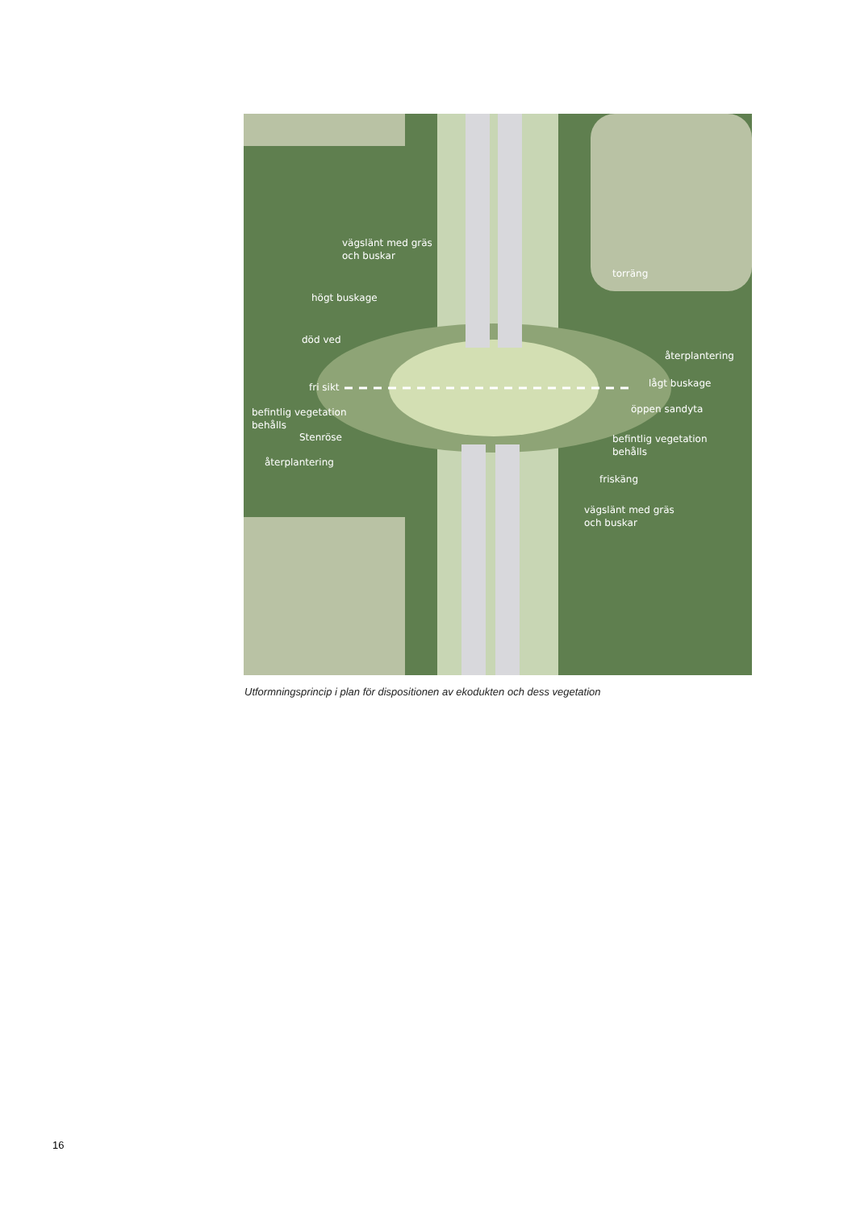vägslänt med gräs
och buskar
högt buskage
död ved
fri sikt
befintlig vegetation
behålls
Stenröse
återplantering
torräng
återplantering
lågt buskage
öppen sandyta
befintlig vegetation
behålls
friskäng
vägslänt med gräs
och buskar
Utformningsprincip i plan för dispositionen av ekodukten och dess vegetation
16